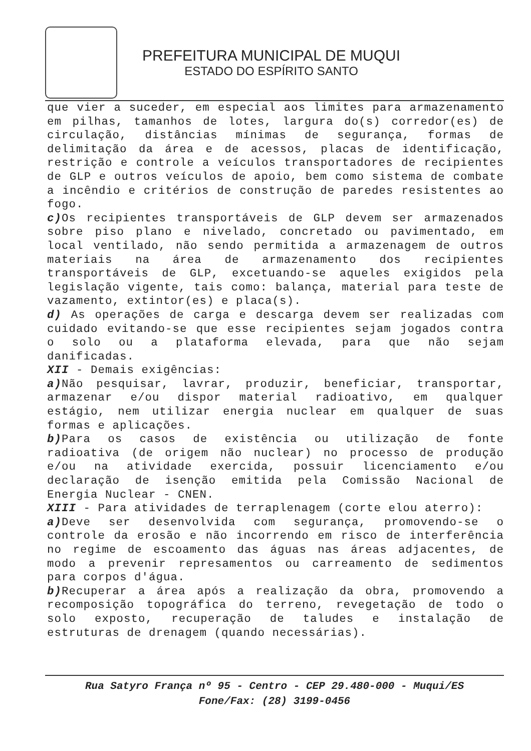PREFEITURA MUNICIPAL DE MUQUI
ESTADO DO ESPÍRITO SANTO
que vier a suceder, em especial aos limites para armazenamento em pilhas, tamanhos de lotes, largura do(s) corredor(es) de circulação, distâncias mínimas de segurança, formas de delimitação da área e de acessos, placas de identificação, restrição e controle a veículos transportadores de recipientes de GLP e outros veículos de apoio, bem como sistema de combate a incêndio e critérios de construção de paredes resistentes ao fogo.
c) Os recipientes transportáveis de GLP devem ser armazenados sobre piso plano e nivelado, concretado ou pavimentado, em local ventilado, não sendo permitida a armazenagem de outros materiais na área de armazenamento dos recipientes transportáveis de GLP, excetuando-se aqueles exigidos pela legislação vigente, tais como: balança, material para teste de vazamento, extintor(es) e placa(s).
d) As operações de carga e descarga devem ser realizadas com cuidado evitando-se que esse recipientes sejam jogados contra o solo ou a plataforma elevada, para que não sejam danificadas.
XII - Demais exigências:
a) Não pesquisar, lavrar, produzir, beneficiar, transportar, armazenar e/ou dispor material radioativo, em qualquer estágio, nem utilizar energia nuclear em qualquer de suas formas e aplicações.
b) Para os casos de existência ou utilização de fonte radioativa (de origem não nuclear) no processo de produção e/ou na atividade exercida, possuir licenciamento e/ou declaração de isenção emitida pela Comissão Nacional de Energia Nuclear - CNEN.
XIII - Para atividades de terraplenagem (corte elou aterro):
a) Deve ser desenvolvida com segurança, promovendo-se o controle da erosão e não incorrendo em risco de interferência no regime de escoamento das águas nas áreas adjacentes, de modo a prevenir represamentos ou carreamento de sedimentos para corpos d'água.
b) Recuperar a área após a realização da obra, promovendo a recomposição topográfica do terreno, revegetação de todo o solo exposto, recuperação de taludes e instalação de estruturas de drenagem (quando necessárias).
Rua Satyro França nº 95 - Centro - CEP 29.480-000 - Muqui/ES
Fone/Fax: (28) 3199-0456